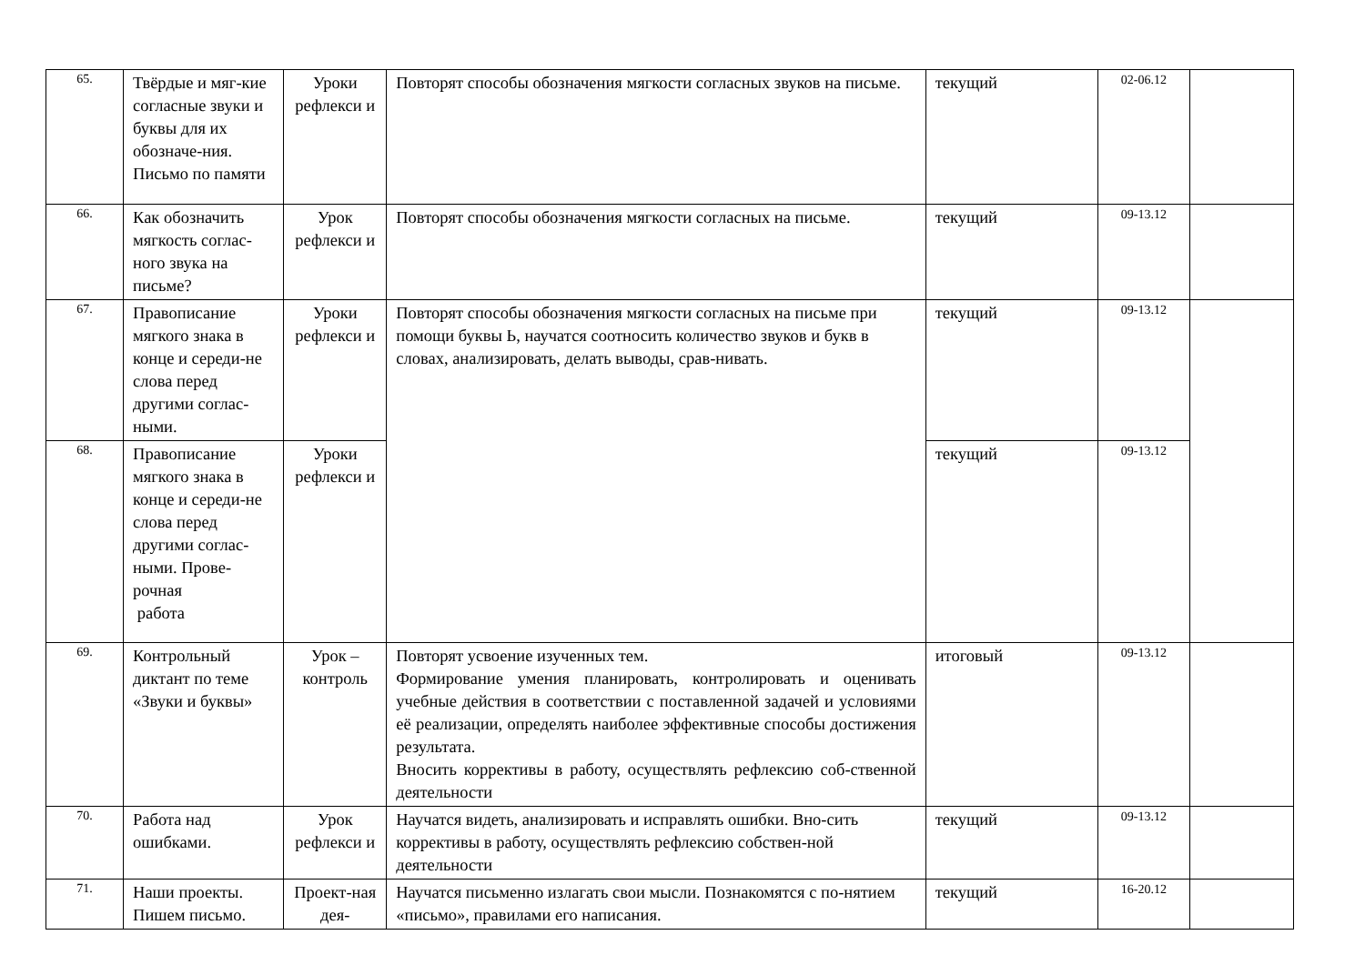| 65. | Твёрдые и мяг-кие согласные звуки и буквы для их обозначе-ния. Письмо по памяти | Уроки рефлекси и | Повторят способы обозначения мягкости согласных звуков на письме. | текущий | 02-06.12 | |
| 66. | Как обозначить мягкость соглас-ного звука на письме? | Урок рефлекси и | Повторят способы обозначения мягкости согласных на письме. | текущий | 09-13.12 | |
| 67. | Правописание мягкого знака в конце и середи-не слова перед другими соглас-ными. | Уроки рефлекси и | Повторят способы обозначения мягкости согласных на письме при помощи буквы Ь, научатся соотносить количество звуков и букв в словах, анализировать, делать выводы, срав-нивать. | текущий | 09-13.12 | |
| 68. | Правописание мягкого знака в конце и середи-не слова перед другими соглас-ными. Прове-рочная работа | Уроки рефлекси и | | текущий | 09-13.12 | |
| 69. | Контрольный диктант по теме «Звуки и буквы» | Урок – контроль | Повторят усвоение изученных тем. Формирование умения планировать, контролировать и оценивать учебные действия в соответствии с поставленной задачей и условиями её реализации, определять наиболее эффективные способы достижения результата. Вносить коррективы в работу, осуществлять рефлексию соб-ственной деятельности | итоговый | 09-13.12 | |
| 70. | Работа над ошибками. | Урок рефлекси и | Научатся видеть, анализировать и исправлять ошибки. Вно-сить коррективы в работу, осуществлять рефлексию собствен-ной деятельности | текущий | 09-13.12 | |
| 71. | Наши проекты. Пишем письмо. | Проект-ная дея- | Научатся письменно излагать свои мысли. Познакомятся с по-нятием «письмо», правилами его написания. | текущий | 16-20.12 | |